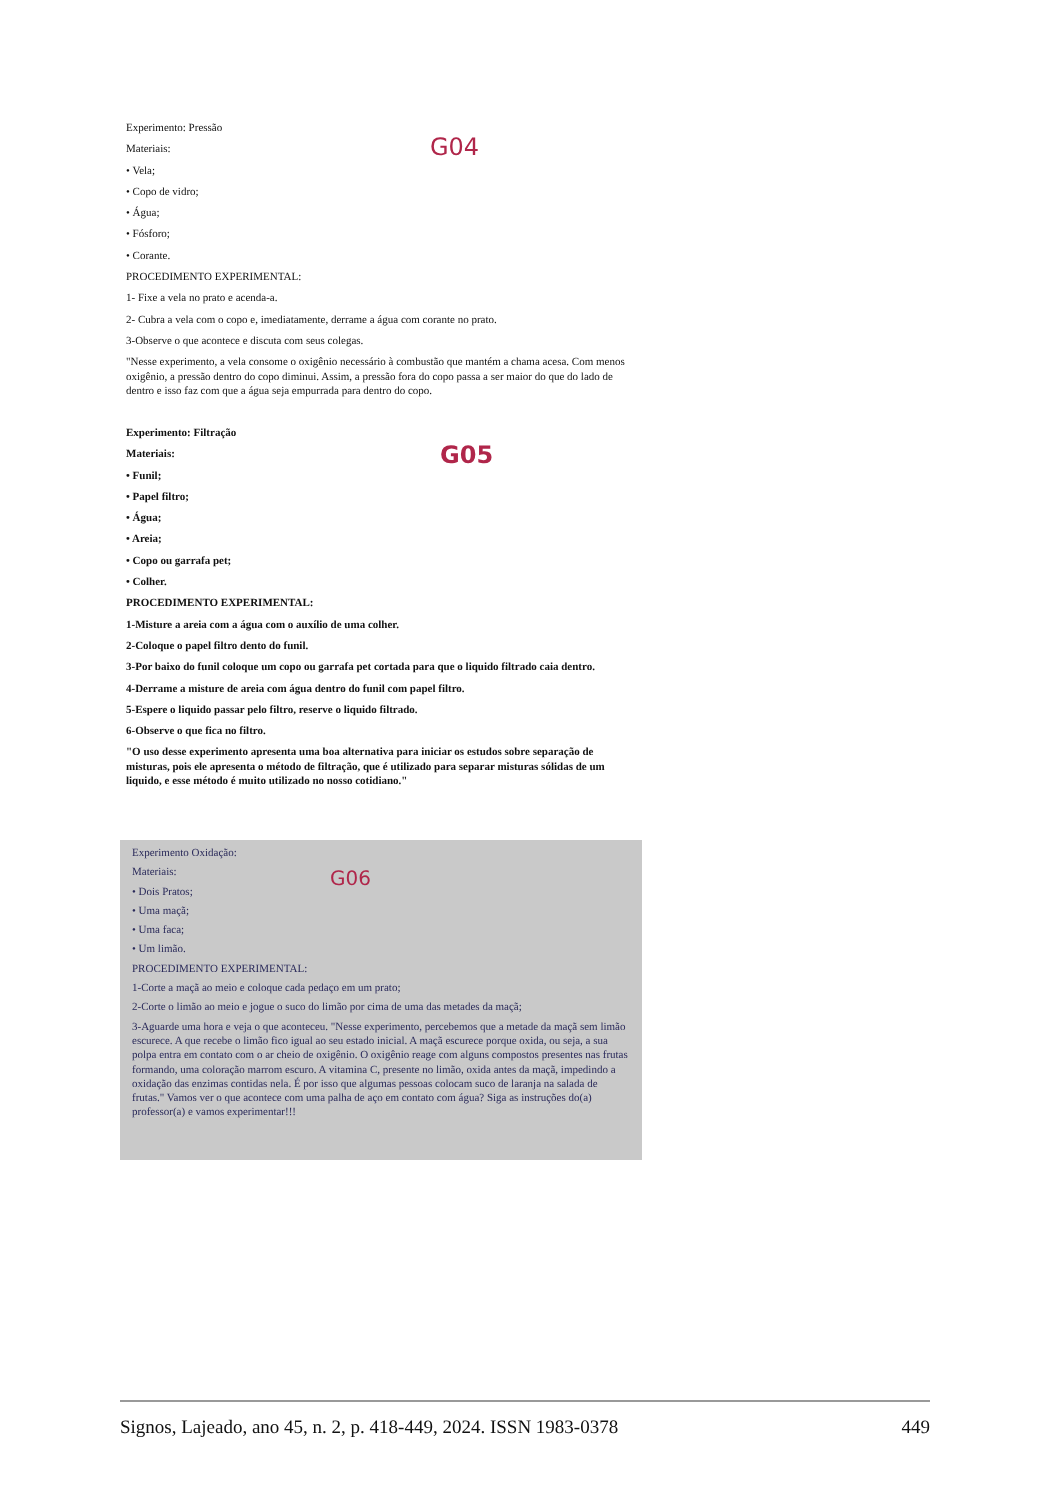Experimento: Pressão
Materiais:
G04
• Vela;
• Copo de vidro;
• Água;
• Fósforo;
• Corante.
PROCEDIMENTO EXPERIMENTAL:
1- Fixe a vela no prato e acenda-a.
2- Cubra a vela com o copo e, imediatamente, derrame a água com corante no prato.
3-Observe o que acontece e discuta com seus colegas.
"Nesse experimento, a vela consome o oxigênio necessário à combustão que mantém a chama acesa. Com menos oxigênio, a pressão dentro do copo diminui. Assim, a pressão fora do copo passa a ser maior do que do lado de dentro e isso faz com que a água seja empurrada para dentro do copo.
Experimento: Filtração
Materiais:
G05
• Funil;
• Papel filtro;
• Água;
• Areia;
• Copo ou garrafa pet;
• Colher.
PROCEDIMENTO EXPERIMENTAL:
1-Misture a areia com a água com o auxílio de uma colher.
2-Coloque o papel filtro dento do funil.
3-Por baixo do funil coloque um copo ou garrafa pet cortada para que o liquido filtrado caia dentro.
4-Derrame a misture de areia com água dentro do funil com papel filtro.
5-Espere o liquido passar pelo filtro, reserve o liquido filtrado.
6-Observe o que fica no filtro.
"O uso desse experimento apresenta uma boa alternativa para iniciar os estudos sobre separação de misturas, pois ele apresenta o método de filtração, que é utilizado para separar misturas sólidas de um liquido, e esse método é muito utilizado no nosso cotidiano."
Experimento Oxidação:
Materiais:
G06
• Dois Pratos;
• Uma maçã;
• Uma faca;
• Um limão.
PROCEDIMENTO EXPERIMENTAL:
1-Corte a maçã ao meio e coloque cada pedaço em um prato;
2-Corte o limão ao meio e jogue o suco do limão por cima de uma das metades da maçã;
3-Aguarde uma hora e veja o que aconteceu. "Nesse experimento, percebemos que a metade da maçã sem limão escurece. A que recebe o limão fico igual ao seu estado inicial. A maçã escurece porque oxida, ou seja, a sua polpa entra em contato com o ar cheio de oxigênio. O oxigênio reage com alguns compostos presentes nas frutas formando, uma coloração marrom escuro. A vitamina C, presente no limão, oxida antes da maçã, impedindo a oxidação das enzimas contidas nela. É por isso que algumas pessoas colocam suco de laranja na salada de frutas." Vamos ver o que acontece com uma palha de aço em contato com água? Siga as instruções do(a) professor(a) e vamos experimentar!!!
Signos, Lajeado, ano 45, n. 2, p. 418-449, 2024. ISSN 1983-0378 449